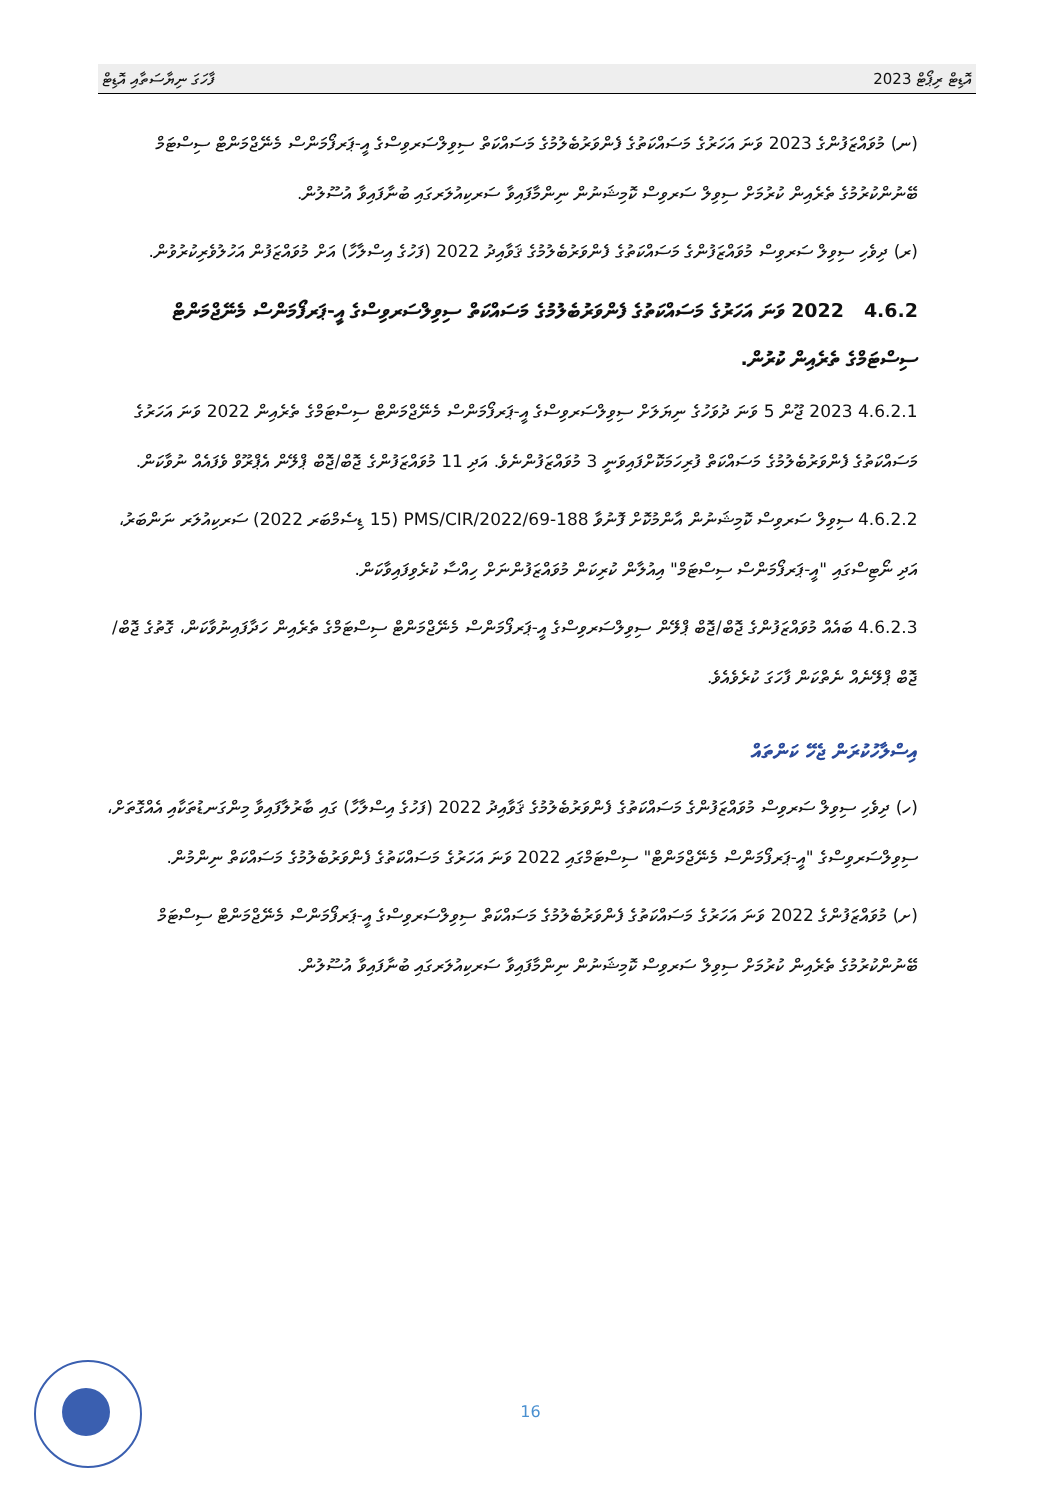ފާހަގަ ނިޔާސަތާއި އޮޑިޓް 2023 އޮޑިޓް ރިޕޯޓް
(ނ) މުވައްޒަފުންގެ 2023 ވަނަ އަހަރުގެ މަސައްކަތުގެ ފެންވަރުބެލުމުގެ މަސައްކަތް ސިވިލްސަރވިސްގެ އީ-ޕަރފޯމަންސް މެނޭޖްމަންޓް ސިސްޓަމް ބޭނުންކުރުމުގެ ތެރެއިން ކުރުމަށް ސިވިލް ސަރވިސް ކޮމިޝަނުން ނިންމާފައިވާ ސަރކިއުލަރގައި ބުނާފައިވާ އުސޫލުން.
(ރ) ދިވެހި ސިވިލް ސަރވިސް މުވައްޒަފުންގެ މަސައްކަތުގެ ފެންވަރުބެލުމުގެ ޤަވާއިދު 2022 (ފަހުގެ އިސްލާހާ) އަށް މުވައްޒަފުން އަހުލުވެރިކުރުވުން.
4.6.2 2022 ވަނަ އަހަރުގެ މަސައްކަތުގެ ފެންވަރުބެލުމުގެ މަސައްކަތް ސިވިލްސަރވިސްގެ އީ-ޕަރފޯމަންސް މެނޭޖްމަންޓް ސިސްޓަމްގެ ތެރެއިން ކުރުން.
4.6.2.1 2023 ޖޫން 5 ވަނަ ދުވަހުގެ ނިޔަލަށް ސިވިލްސަރވިސްގެ އީ-ޕަރފޯމަންސް މެނޭޖްމަންޓް ސިސްޓަމްގެ ތެރެއިން 2022 ވަނަ އަހަރުގެ މަސައްކަތުގެ ފެންވަރުބެލުމުގެ މަސައްކަތް ފުރިހަމަކޮށްފައިވަނީ 3 މުވައްޒަފުންނެވެ. އަދި 11 މުވައްޒަފުންގެ ޖޮބް/ޖޮބް ޕްލޭން އެޕްރޫވް ވެފައެއް ނުވާކަން.
4.6.2.2 ސިވިލް ސަރވިސް ކޮމިޝަނުން އާންމުކޮށް ފޮނުވާ 188-PMS/CIR/2022/69 (15 ޑިސެމްބަރ 2022) ސަރކިއުލަރ ނަންބަރު، އަދި ނޯޓިސްގައި "އީ-ޕަރފޯމަންސް ސިސްޓަމް" އިއުލާން ކުރިކަން މުވައްޒަފުންނަށް ހިއްސާ ކުރެވިފައިވާކަން.
4.6.2.3 ބައެއް މުވައްޒަފުންގެ ޖޮބް/ޖޮބް ޕްލޭން ސިވިލްސަރވިސްގެ އީ-ޕަރފޯމަންސް މެނޭޖްމަންޓް ސިސްޓަމްގެ ތެރެއިން ހަދާފައިނުވާކަން، ގޮތުގެ ޖޮބް/ޖޮބް ޕްލޭނެއް ނެތްކަން ފާހަގަ ކުރެވެއެވެ.
އިސްލާހުކުރަން ޖެހޭ ކަންތައް
(ހ) ދިވެހި ސިވިލް ސަރވިސް މުވައްޒަފުންގެ މަސައްކަތުގެ ފެންވަރުބެލުމުގެ ޤަވާއިދު 2022 (ފަހުގެ އިސްލާހާ) ގައި ބާރުލާފައިވާ މިންގަނޑުތަކާއި އެއްގޮތަށް، ސިވިލްސަރވިސްގެ "އީ-ޕަރފޯމަންސް މެނޭޖްމަންޓް" ސިސްޓަމްގައި 2022 ވަނަ އަހަރުގެ މަސައްކަތުގެ ފެންވަރުބެލުމުގެ މަސައްކަތް ނިންމުން.
(ށ) މުވައްޒަފުންގެ 2022 ވަނަ އަހަރުގެ މަސައްކަތުގެ ފެންވަރުބެލުމުގެ މަސައްކަތް ސިވިލްސަރވިސްގެ އީ-ޕަރފޯމަންސް މެނޭޖްމަންޓް ސިސްޓަމް ބޭނުންކުރުމުގެ ތެރެއިން ކުރުމަށް ސިވިލް ސަރވިސް ކޮމިޝަނުން ނިންމާފައިވާ ސަރކިއުލަރގައި ބުނާފައިވާ އުސޫލުން.
16